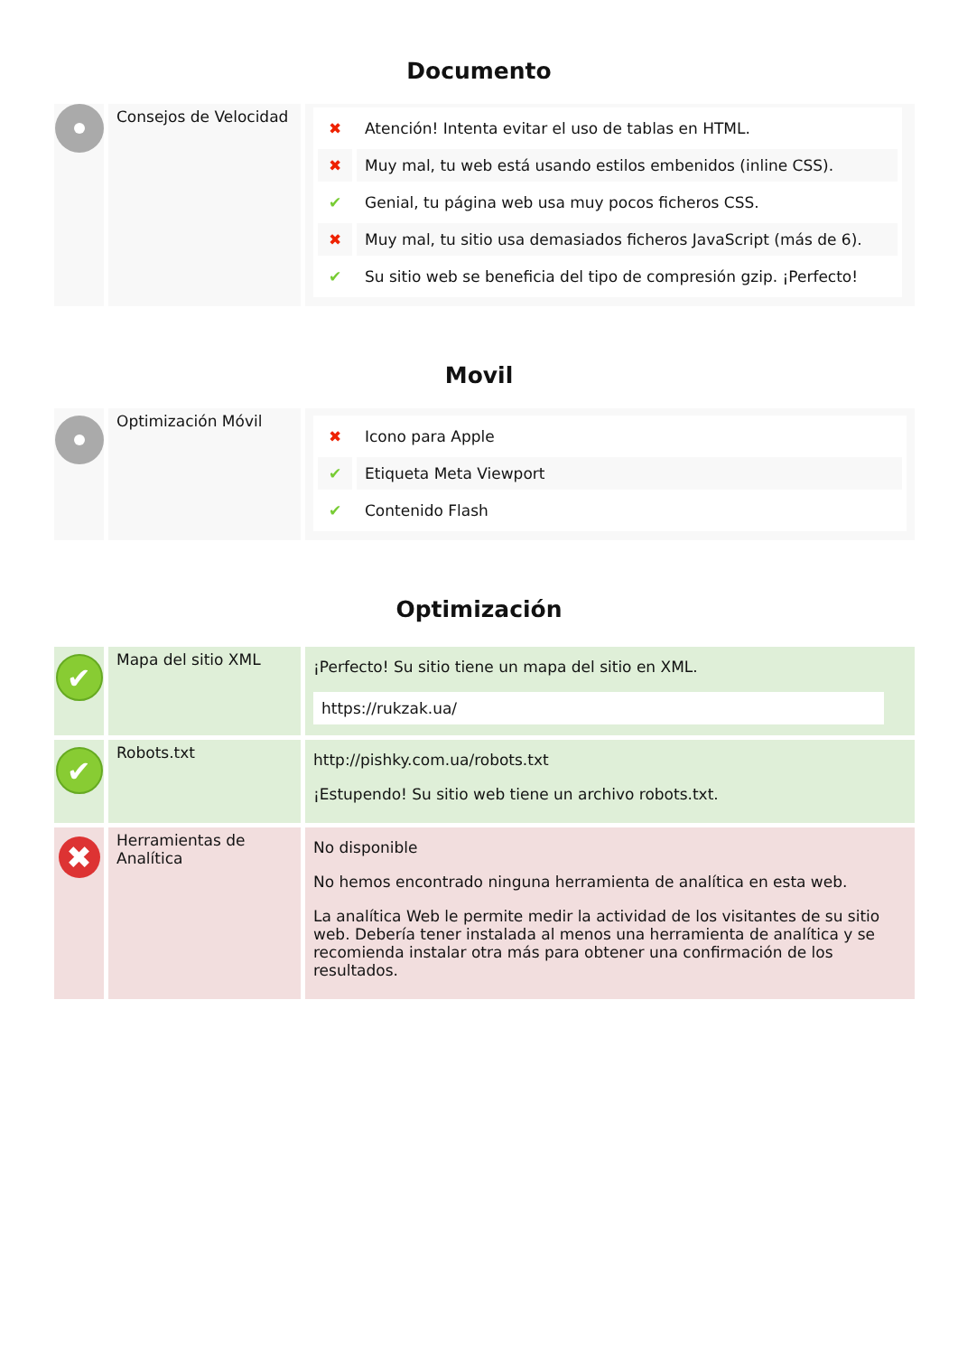Documento
| | Consejos de Velocidad | / ✖ / Atención! Intenta evitar el uso de tablas en HTML. / / ✖ / Muy mal, tu web está usando estilos embenidos (inline CSS). / / ✔ / Genial, tu página web usa muy pocos ficheros CSS. / / ✖ / Muy mal, tu sitio usa demasiados ficheros JavaScript (más de 6). / / ✔ / Su sitio web se beneficia del tipo de compresión gzip. ¡Perfecto! / |
Movil
| | Optimización Móvil | / ✖ / Icono para Apple / / ✔ / Etiqueta Meta Viewport / / ✔ / Contenido Flash / |
Optimización
| ✔ | Mapa del sitio XML | ¡Perfecto! Su sitio tiene un mapa del sitio en XML. https://rukzak.ua/ |
| ✔ | Robots.txt | http://pishky.com.ua/robots.txt ¡Estupendo! Su sitio web tiene un archivo robots.txt. |
| ✖ | Herramientas de Analítica | No disponible No hemos encontrado ninguna herramienta de analítica en esta web. La analítica Web le permite medir la actividad de los visitantes de su sitio web. Debería tener instalada al menos una herramienta de analítica y se recomienda instalar otra más para obtener una confirmación de los resultados. |